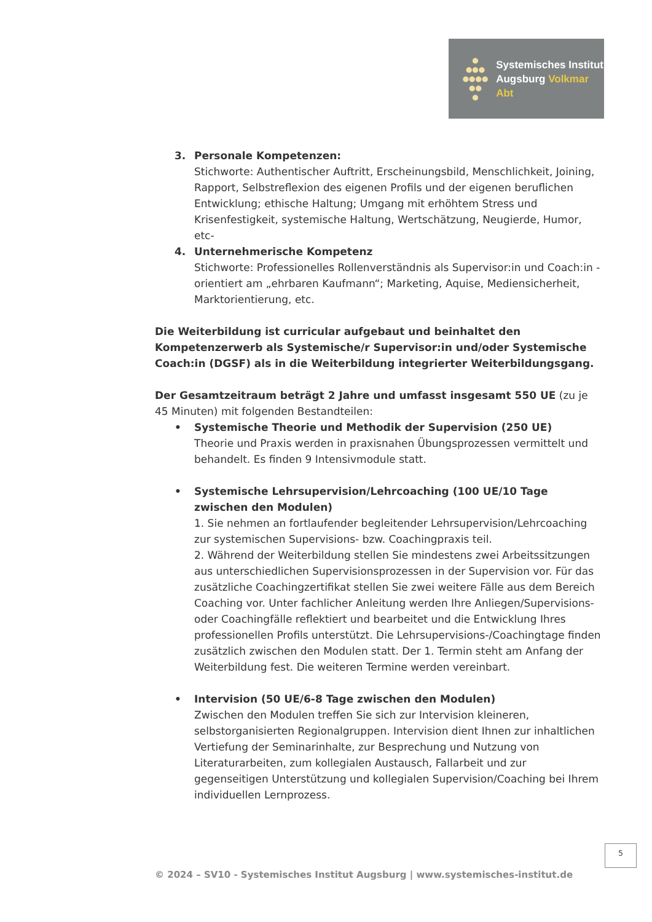●
●●●
●●●●
●●
●
Systemisches Institut
Augsburg Volkmar Abt
3. Personale Kompetenzen:
Stichworte: Authentischer Auftritt, Erscheinungsbild, Menschlichkeit, Joining, Rapport, Selbstreflexion des eigenen Profils und der eigenen beruflichen Entwicklung; ethische Haltung; Umgang mit erhöhtem Stress und Krisenfestigkeit, systemische Haltung, Wertschätzung, Neugierde, Humor, etc-
4. Unternehmerische Kompetenz
Stichworte: Professionelles Rollenverständnis als Supervisor:in und Coach:in - orientiert am „ehrbaren Kaufmann“; Marketing, Aquise, Mediensicherheit, Marktorientierung, etc.
Die Weiterbildung ist curricular aufgebaut und beinhaltet den Kompetenzerwerb als Systemische/r Supervisor:in und/oder Systemische Coach:in (DGSF) als in die Weiterbildung integrierter Weiterbildungsgang.
Der Gesamtzeitraum beträgt 2 Jahre und umfasst insgesamt 550 UE (zu je 45 Minuten) mit folgenden Bestandteilen:
• Systemische Theorie und Methodik der Supervision (250 UE)
Theorie und Praxis werden in praxisnahen Übungsprozessen vermittelt und behandelt. Es finden 9 Intensivmodule statt.
• Systemische Lehrsupervision/Lehrcoaching (100 UE/10 Tage zwischen den Modulen)
1. Sie nehmen an fortlaufender begleitender Lehrsupervision/Lehrcoaching zur systemischen Supervisions- bzw. Coachingpraxis teil.
2. Während der Weiterbildung stellen Sie mindestens zwei Arbeitssitzungen aus unterschiedlichen Supervisionsprozessen in der Supervision vor. Für das zusätzliche Coachingzertifikat stellen Sie zwei weitere Fälle aus dem Bereich Coaching vor. Unter fachlicher Anleitung werden Ihre Anliegen/Supervisions- oder Coachingfälle reflektiert und bearbeitet und die Entwicklung Ihres professionellen Profils unterstützt. Die Lehrsupervisions-/Coachingtage finden zusätzlich zwischen den Modulen statt. Der 1. Termin steht am Anfang der Weiterbildung fest. Die weiteren Termine werden vereinbart.
• Intervision (50 UE/6-8 Tage zwischen den Modulen)
Zwischen den Modulen treffen Sie sich zur Intervision kleineren, selbstorganisierten Regionalgruppen. Intervision dient Ihnen zur inhaltlichen Vertiefung der Seminarinhalte, zur Besprechung und Nutzung von Literaturarbeiten, zum kollegialen Austausch, Fallarbeit und zur gegenseitigen Unterstützung und kollegialen Supervision/Coaching bei Ihrem individuellen Lernprozess.
5
© 2024 – SV10 - Systemisches Institut Augsburg | www.systemisches-institut.de